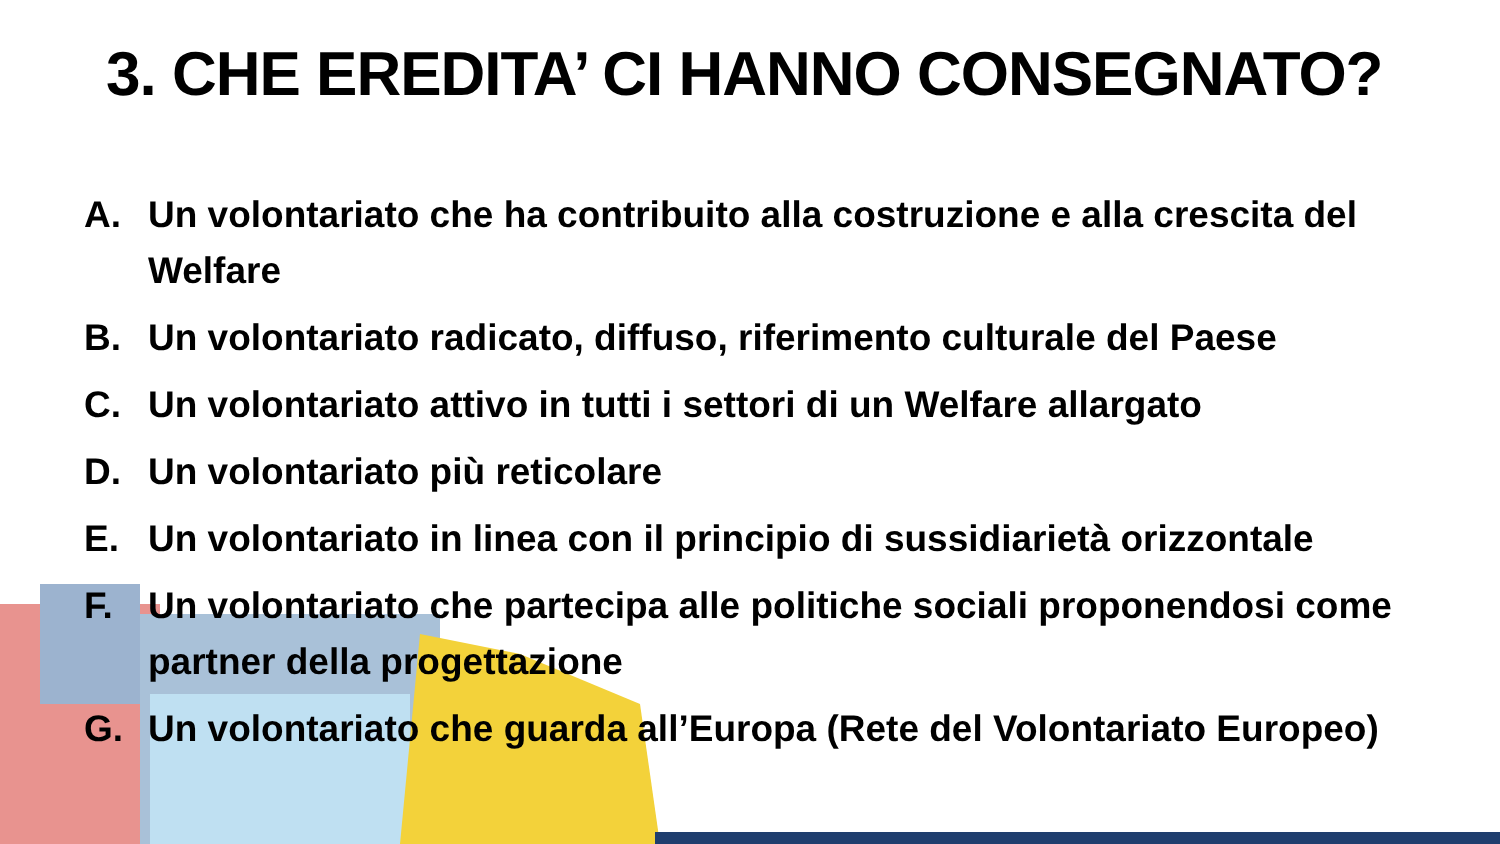3. CHE EREDITA’ CI HANNO CONSEGNATO?
A. Un volontariato che ha contribuito alla costruzione e alla crescita del Welfare
B. Un volontariato radicato, diffuso, riferimento culturale del Paese
C. Un volontariato attivo in tutti i settori di un Welfare allargato
D. Un volontariato più reticolare
E. Un volontariato in linea con il principio di sussidiarietà orizzontale
F. Un volontariato che partecipa alle politiche sociali proponendosi come partner della progettazione
G. Un volontariato che guarda all’Europa (Rete del Volontariato Europeo)